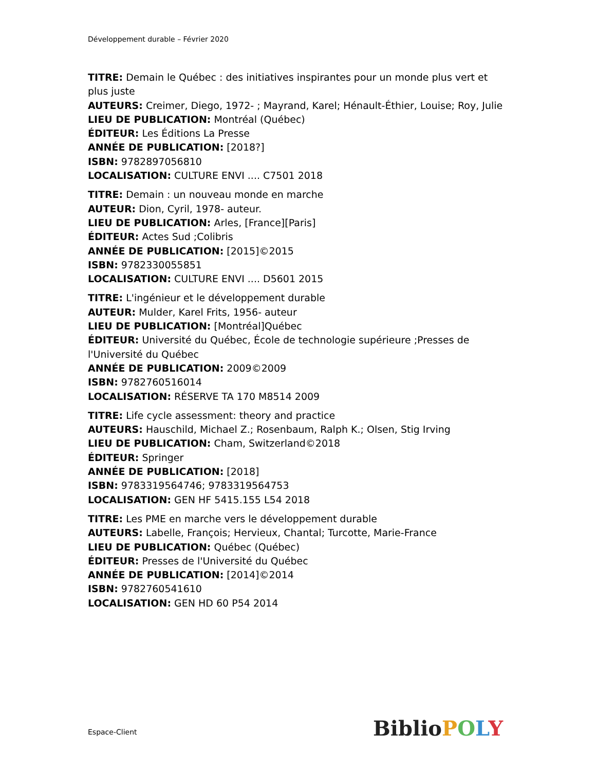Développement durable – Février 2020
TITRE: Demain le Québec : des initiatives inspirantes pour un monde plus vert et plus juste
AUTEURS: Creimer, Diego, 1972- ; Mayrand, Karel; Hénault-Éthier, Louise; Roy, Julie
LIEU DE PUBLICATION: Montréal (Québec)
ÉDITEUR: Les Éditions La Presse
ANNÉE DE PUBLICATION: [2018?]
ISBN: 9782897056810
LOCALISATION: CULTURE ENVI .... C7501 2018
TITRE: Demain : un nouveau monde en marche
AUTEUR: Dion, Cyril, 1978- auteur.
LIEU DE PUBLICATION: Arles, [France][Paris]
ÉDITEUR: Actes Sud ;Colibris
ANNÉE DE PUBLICATION: [2015]©2015
ISBN: 9782330055851
LOCALISATION: CULTURE ENVI .... D5601 2015
TITRE: L'ingénieur et le développement durable
AUTEUR: Mulder, Karel Frits, 1956- auteur
LIEU DE PUBLICATION: [Montréal]Québec
ÉDITEUR: Université du Québec, École de technologie supérieure ;Presses de l'Université du Québec
ANNÉE DE PUBLICATION: 2009©2009
ISBN: 9782760516014
LOCALISATION: RÉSERVE TA 170 M8514 2009
TITRE: Life cycle assessment: theory and practice
AUTEURS: Hauschild, Michael Z.; Rosenbaum, Ralph K.; Olsen, Stig Irving
LIEU DE PUBLICATION: Cham, Switzerland©2018
ÉDITEUR: Springer
ANNÉE DE PUBLICATION: [2018]
ISBN: 9783319564746; 9783319564753
LOCALISATION: GEN HF 5415.155 L54 2018
TITRE: Les PME en marche vers le développement durable
AUTEURS: Labelle, François; Hervieux, Chantal; Turcotte, Marie-France
LIEU DE PUBLICATION: Québec (Québec)
ÉDITEUR: Presses de l'Université du Québec
ANNÉE DE PUBLICATION: [2014]©2014
ISBN: 9782760541610
LOCALISATION: GEN HD 60 P54 2014
Espace-Client Biblio POLY